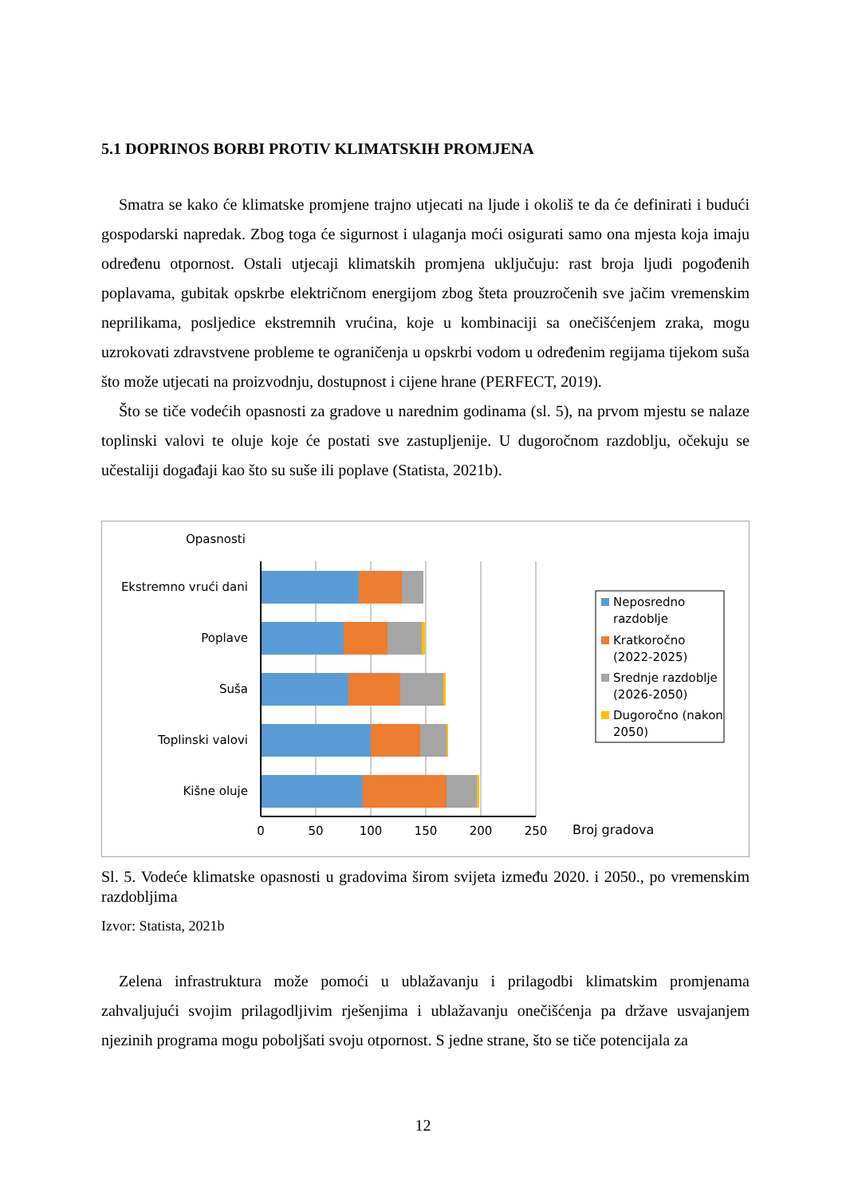5.1 DOPRINOS BORBI PROTIV KLIMATSKIH PROMJENA
Smatra se kako će klimatske promjene trajno utjecati na ljude i okoliš te da će definirati i budući gospodarski napredak. Zbog toga će sigurnost i ulaganja moći osigurati samo ona mjesta koja imaju određenu otpornost. Ostali utjecaji klimatskih promjena uključuju: rast broja ljudi pogođenih poplavama, gubitak opskrbe električnom energijom zbog šteta prouzročenih sve jačim vremenskim neprilikama, posljedice ekstremnih vrućina, koje u kombinaciji sa onečišćenjem zraka, mogu uzrokovati zdravstvene probleme te ograničenja u opskrbi vodom u određenim regijama tijekom suša što može utjecati na proizvodnju, dostupnost i cijene hrane (PERFECT, 2019).
Što se tiče vodećih opasnosti za gradove u narednim godinama (sl. 5), na prvom mjestu se nalaze toplinski valovi te oluje koje će postati sve zastupljenije. U dugoročnom razdoblju, očekuju se učestaliji događaji kao što su suše ili poplave (Statista, 2021b).
Opasnosti
Ekstremno vrući dani
Poplave
Suša
Toplinski valovi
Kišne oluje
0
50
100
150
200
250
Broj gradova
Neposredno
razdoblje
Kratkoročno
(2022-2025)
Srednje razdoblje
(2026-2050)
Dugoročno (nakon
2050)
Sl. 5. Vodeće klimatske opasnosti u gradovima širom svijeta između 2020. i 2050., po vremenskim razdobljima
Izvor: Statista, 2021b
Zelena infrastruktura može pomoći u ublažavanju i prilagodbi klimatskim promjenama zahvaljujući svojim prilagodljivim rješenjima i ublažavanju onečišćenja pa države usvajanjem njezinih programa mogu poboljšati svoju otpornost. S jedne strane, što se tiče potencijala za
12